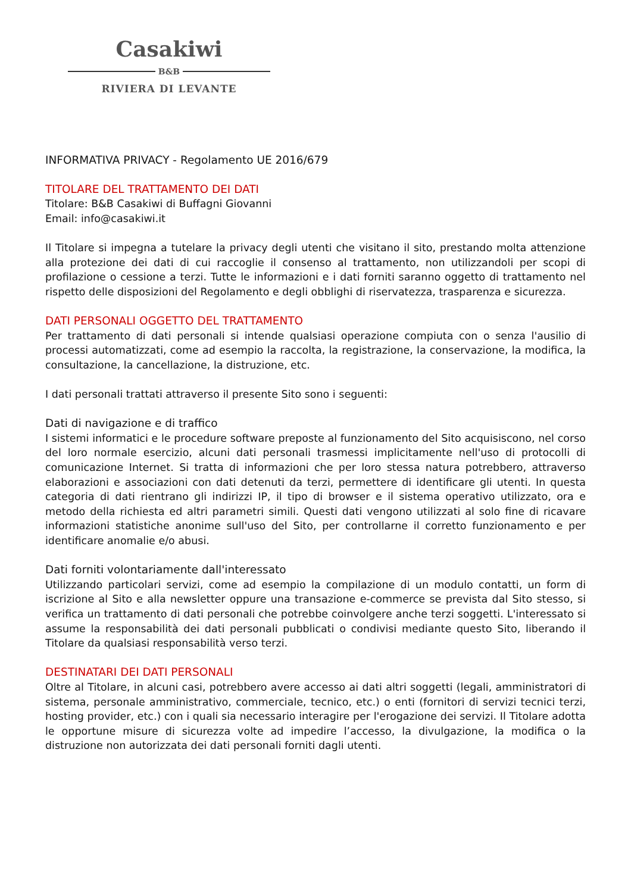Casakiwi
B&B
RIVIERA DI LEVANTE
INFORMATIVA PRIVACY - Regolamento UE 2016/679
TITOLARE DEL TRATTAMENTO DEI DATI
Titolare: B&B Casakiwi di Buffagni Giovanni
Email: info@casakiwi.it
Il Titolare si impegna a tutelare la privacy degli utenti che visitano il sito, prestando molta attenzione alla protezione dei dati di cui raccoglie il consenso al trattamento, non utilizzandoli per scopi di profilazione o cessione a terzi. Tutte le informazioni e i dati forniti saranno oggetto di trattamento nel rispetto delle disposizioni del Regolamento e degli obblighi di riservatezza, trasparenza e sicurezza.
DATI PERSONALI OGGETTO DEL TRATTAMENTO
Per trattamento di dati personali si intende qualsiasi operazione compiuta con o senza l'ausilio di processi automatizzati, come ad esempio la raccolta, la registrazione, la conservazione, la modifica, la consultazione, la cancellazione, la distruzione, etc.
I dati personali trattati attraverso il presente Sito sono i seguenti:
Dati di navigazione e di traffico
I sistemi informatici e le procedure software preposte al funzionamento del Sito acquisiscono, nel corso del loro normale esercizio, alcuni dati personali trasmessi implicitamente nell'uso di protocolli di comunicazione Internet. Si tratta di informazioni che per loro stessa natura potrebbero, attraverso elaborazioni e associazioni con dati detenuti da terzi, permettere di identificare gli utenti. In questa categoria di dati rientrano gli indirizzi IP, il tipo di browser e il sistema operativo utilizzato, ora e metodo della richiesta ed altri parametri simili. Questi dati vengono utilizzati al solo fine di ricavare informazioni statistiche anonime sull'uso del Sito, per controllarne il corretto funzionamento e per identificare anomalie e/o abusi.
Dati forniti volontariamente dall'interessato
Utilizzando particolari servizi, come ad esempio la compilazione di un modulo contatti, un form di iscrizione al Sito e alla newsletter oppure una transazione e-commerce se prevista dal Sito stesso, si verifica un trattamento di dati personali che potrebbe coinvolgere anche terzi soggetti. L'interessato si assume la responsabilità dei dati personali pubblicati o condivisi mediante questo Sito, liberando il Titolare da qualsiasi responsabilità verso terzi.
DESTINATARI DEI DATI PERSONALI
Oltre al Titolare, in alcuni casi, potrebbero avere accesso ai dati altri soggetti (legali, amministratori di sistema, personale amministrativo, commerciale, tecnico, etc.) o enti (fornitori di servizi tecnici terzi, hosting provider, etc.) con i quali sia necessario interagire per l'erogazione dei servizi. Il Titolare adotta le opportune misure di sicurezza volte ad impedire l’accesso, la divulgazione, la modifica o la distruzione non autorizzata dei dati personali forniti dagli utenti.